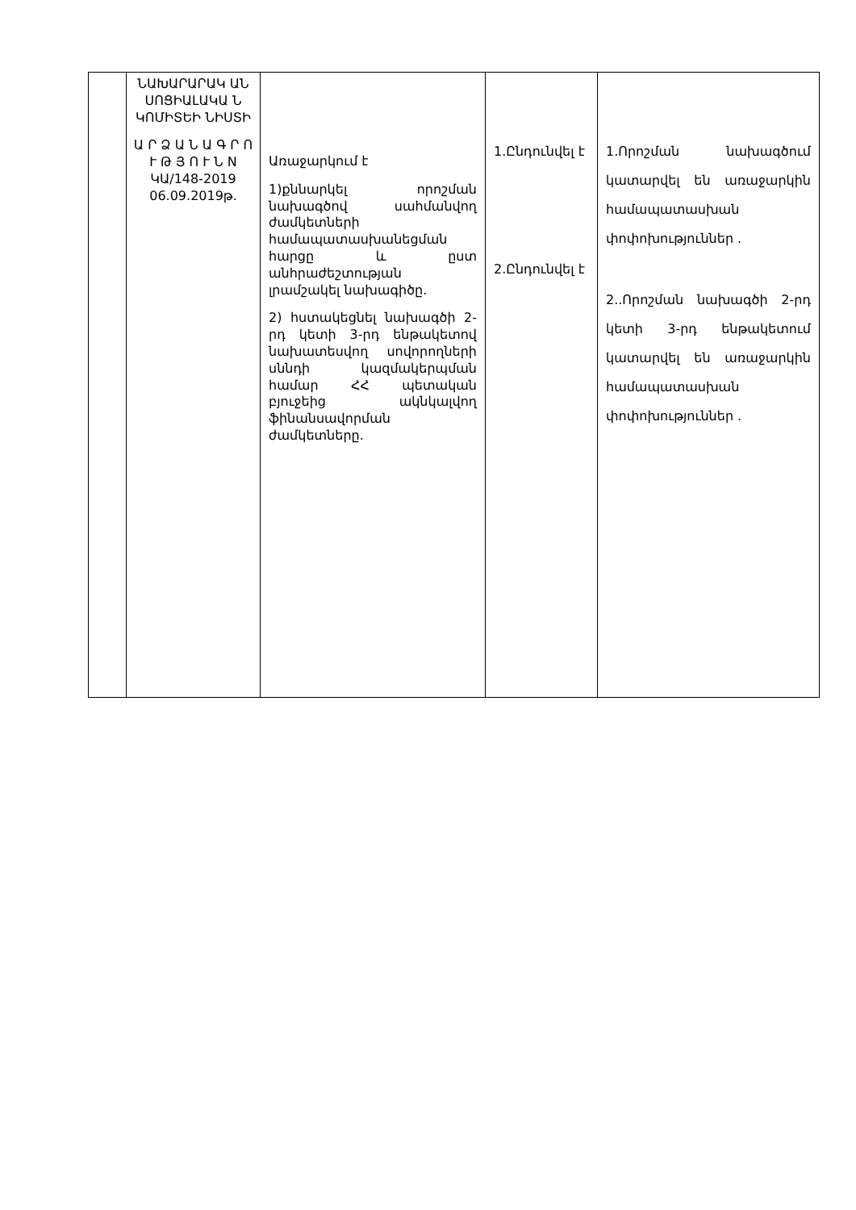| | ՆԱԽԱՐԱՐԱԿ ԱՆ ՍՈՑԻԱԼԱԿԱ Ն ԿՈՄԻՏԵԻ ՆԻՍՏԻ Ա Ր Ձ Ա Ն Ա Գ Ր Ո Ւ Թ Յ Ո Ւ Ն N ԿԱ/148-2019 06.09.2019թ. | Առաջարկում է 1)քննարկել որոշման նախագծով սահմանվող ժամկետների համապատասխանեցման հարցը և ըստ անհրաժեշտության լրամշակել նախագիծը. 2) հստակեցնել նախագծի 2-րդ կետի 3-րդ ենթակետով նախատեսվող սովորողների սննդի կազմակերպման համար ՀՀ պետական բյուջեից ակնկալվող ֆինանսավորման ժամկետները. | 1.Ընդունվել է 2.Ընդունվել է | 1.Որոշման նախագծում կատարվել են առաջարկին համապատասխան փոփոխություններ . 2..Որոշման նախագծի 2-րդ կետի 3-րդ ենթակետում կատարվել են առաջարկին համապատասխան փոփոխություններ . |